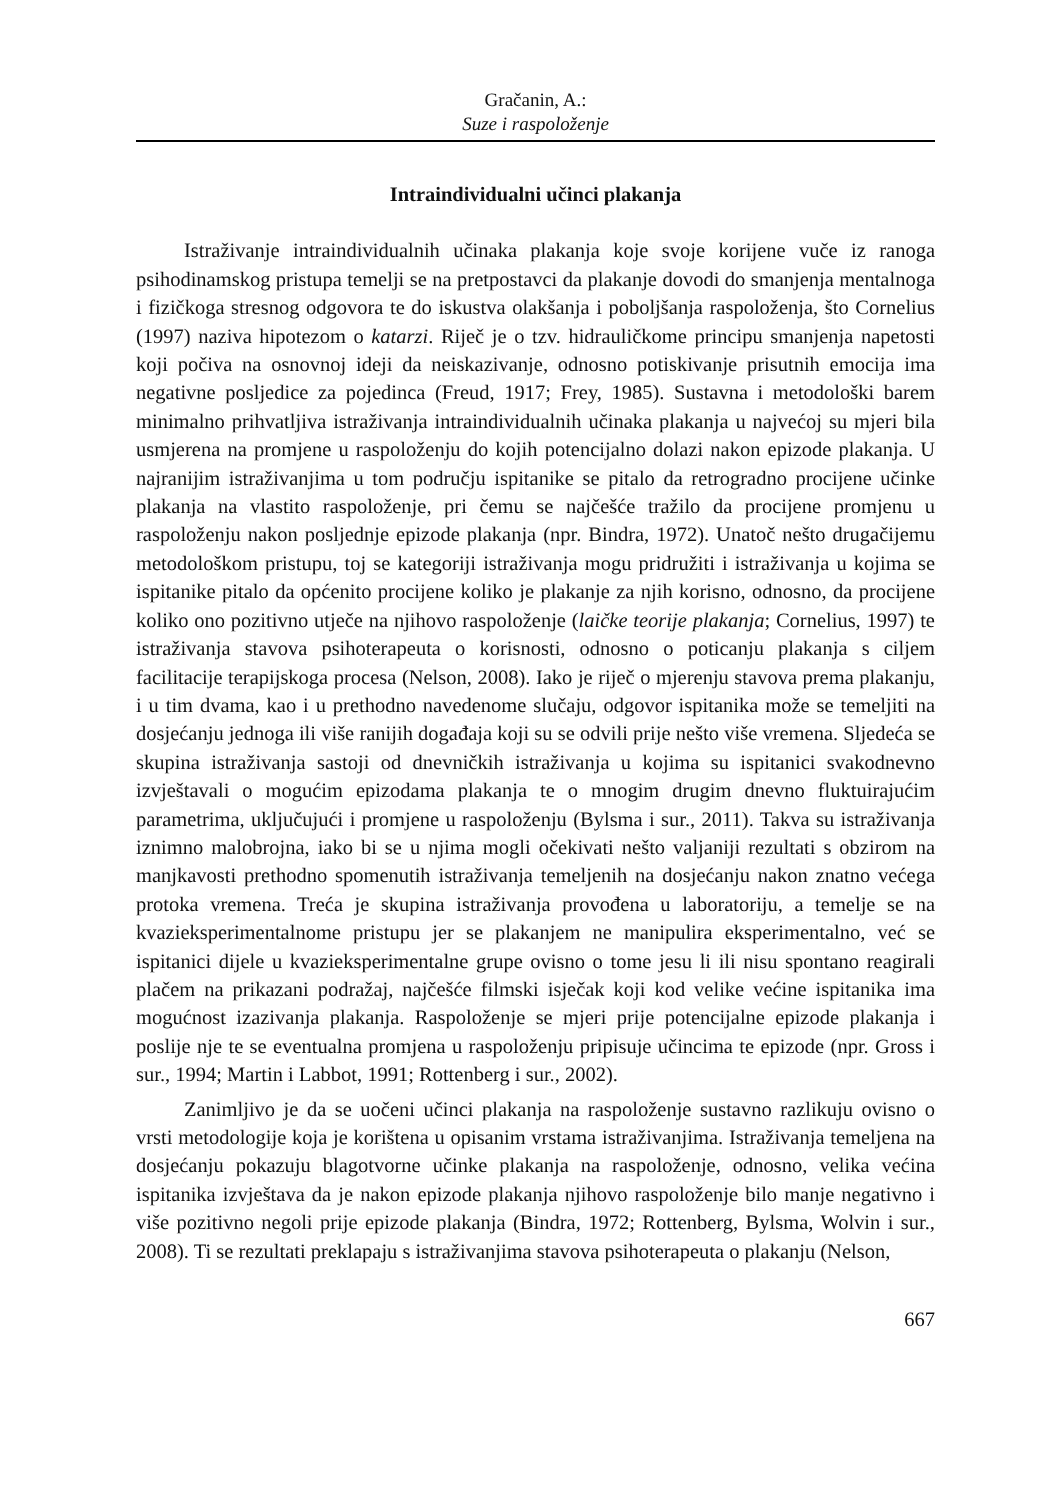Gračanin, A.:
Suze i raspoloženje
Intraindividualni učinci plakanja
Istraživanje intraindividualnih učinaka plakanja koje svoje korijene vuče iz ranoga psihodinamskog pristupa temelji se na pretpostavci da plakanje dovodi do smanjenja mentalnoga i fizičkoga stresnog odgovora te do iskustva olakšanja i poboljšanja raspoloženja, što Cornelius (1997) naziva hipotezom o katarzi. Riječ je o tzv. hidrauličkome principu smanjenja napetosti koji počiva na osnovnoj ideji da neiskazivanje, odnosno potiskivanje prisutnih emocija ima negativne posljedice za pojedinca (Freud, 1917; Frey, 1985). Sustavna i metodološki barem minimalno prihvatljiva istraživanja intraindividualnih učinaka plakanja u najvećoj su mjeri bila usmjerena na promjene u raspoloženju do kojih potencijalno dolazi nakon epizode plakanja. U najranijim istraživanjima u tom području ispitanike se pitalo da retrogradno procijene učinke plakanja na vlastito raspoloženje, pri čemu se najčešće tražilo da procijene promjenu u raspoloženju nakon posljednje epizode plakanja (npr. Bindra, 1972). Unatoč nešto drugačijemu metodološkom pristupu, toj se kategoriji istraživanja mogu pridružiti i istraživanja u kojima se ispitanike pitalo da općenito procijene koliko je plakanje za njih korisno, odnosno, da procijene koliko ono pozitivno utječe na njihovo raspoloženje (laičke teorije plakanja; Cornelius, 1997) te istraživanja stavova psihoterapeuta o korisnosti, odnosno o poticanju plakanja s ciljem facilitacije terapijskoga procesa (Nelson, 2008). Iako je riječ o mjerenju stavova prema plakanju, i u tim dvama, kao i u prethodno navedenome slučaju, odgovor ispitanika može se temeljiti na dosjećanju jednoga ili više ranijih događaja koji su se odvili prije nešto više vremena. Sljedeća se skupina istraživanja sastoji od dnevničkih istraživanja u kojima su ispitanici svakodnevno izvještavali o mogućim epizodama plakanja te o mnogim drugim dnevno fluktuirajućim parametrima, uključujući i promjene u raspoloženju (Bylsma i sur., 2011). Takva su istraživanja iznimno malobrojna, iako bi se u njima mogli očekivati nešto valjaniji rezultati s obzirom na manjkavosti prethodno spomenutih istraživanja temeljenih na dosjećanju nakon znatno većega protoka vremena. Treća je skupina istraživanja provođena u laboratoriju, a temelje se na kvazieksperimentalnome pristupu jer se plakanjem ne manipulira eksperimentalno, već se ispitanici dijele u kvazieksperimentalne grupe ovisno o tome jesu li ili nisu spontano reagirali plačem na prikazani podražaj, najčešće filmski isječak koji kod velike većine ispitanika ima mogućnost izazivanja plakanja. Raspoloženje se mjeri prije potencijalne epizode plakanja i poslije nje te se eventualna promjena u raspoloženju pripisuje učincima te epizode (npr. Gross i sur., 1994; Martin i Labbot, 1991; Rottenberg i sur., 2002).
Zanimljivo je da se uočeni učinci plakanja na raspoloženje sustavno razlikuju ovisno o vrsti metodologije koja je korištena u opisanim vrstama istraživanjima. Istraživanja temeljena na dosjećanju pokazuju blagotvorne učinke plakanja na raspoloženje, odnosno, velika većina ispitanika izvještava da je nakon epizode plakanja njihovo raspoloženje bilo manje negativno i više pozitivno negoli prije epizode plakanja (Bindra, 1972; Rottenberg, Bylsma, Wolvin i sur., 2008). Ti se rezultati preklapaju s istraživanjima stavova psihoterapeuta o plakanju (Nelson,
667